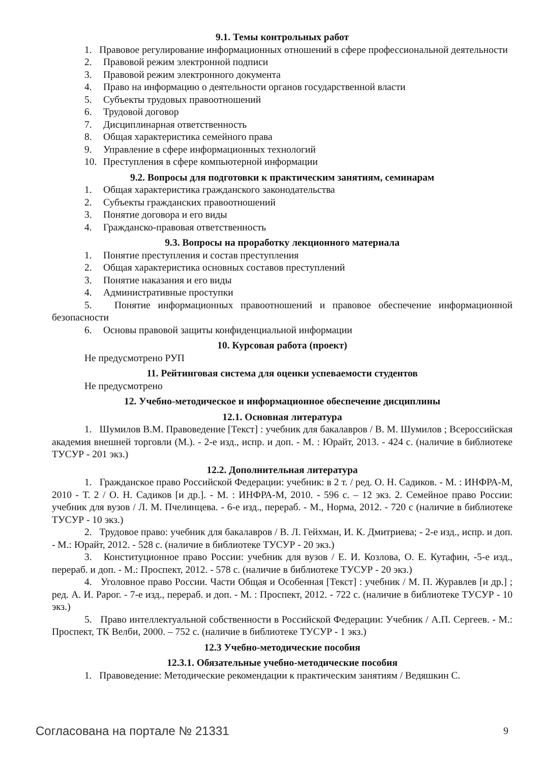9.1. Темы контрольных работ
1. Правовое регулирование информационных отношений в сфере профессиональной деятельности
2. Правовой режим электронной подписи
3. Правовой режим электронного документа
4. Право на информацию о деятельности органов государственной власти
5. Субъекты трудовых правоотношений
6. Трудовой договор
7. Дисциплинарная ответственность
8. Общая характеристика семейного права
9. Управление в сфере информационных технологий
10. Преступления в сфере компьютерной информации
9.2. Вопросы для подготовки к практическим занятиям, семинарам
1. Общая характеристика гражданского законодательства
2. Субъекты гражданских правоотношений
3. Понятие договора и его виды
4. Гражданско-правовая ответственность
9.3. Вопросы на проработку лекционного материала
1. Понятие преступления и состав преступления
2. Общая характеристика основных составов преступлений
3. Понятие наказания и его виды
4. Административные проступки
5. Понятие информационных правоотношений и правовое обеспечение информационной безопасности
6. Основы правовой защиты конфиденциальной информации
10. Курсовая работа (проект)
Не предусмотрено РУП
11. Рейтинговая система для оценки успеваемости студентов
Не предусмотрено
12. Учебно-методическое и информационное обеспечение дисциплины
12.1. Основная литература
1. Шумилов В.М. Правоведение [Текст] : учебник для бакалавров / В. М. Шумилов ; Всероссийская академия внешней торговли (М.). - 2-е изд., испр. и доп. - М. : Юрайт, 2013. - 424 с. (наличие в библиотеке ТУСУР - 201 экз.)
12.2. Дополнительная литература
1. Гражданское право Российской Федерации: учебник: в 2 т. / ред. О. Н. Садиков. - М. : ИНФРА-М, 2010 - Т. 2 / О. Н. Садиков [и др.]. - М. : ИНФРА-М, 2010. - 596 с. – 12 экз. 2. Семейное право России: учебник для вузов / Л. М. Пчелинцева. - 6-е изд., перераб. - М., Норма, 2012. - 720 с (наличие в библиотеке ТУСУР - 10 экз.)
2. Трудовое право: учебник для бакалавров / В. Л. Гейхман, И. К. Дмитриева; - 2-е изд., испр. и доп. - М.: Юрайт, 2012. - 528 с. (наличие в библиотеке ТУСУР - 20 экз.)
3. Конституционное право России: учебник для вузов / Е. И. Козлова, О. Е. Кутафин, -5-е изд., перераб. и доп. - М.: Проспект, 2012. - 578 с. (наличие в библиотеке ТУСУР - 20 экз.)
4. Уголовное право России. Части Общая и Особенная [Текст] : учебник / М. П. Журавлев [и др.] ; ред. А. И. Рарог. - 7-е изд., перераб. и доп. - М. : Проспект, 2012. - 722 с. (наличие в библиотеке ТУСУР - 10 экз.)
5. Право интеллектуальной собственности в Российской Федерации: Учебник / А.П. Сергеев. - М.: Проспект, ТК Велби, 2000. – 752 с. (наличие в библиотеке ТУСУР - 1 экз.)
12.3 Учебно-методические пособия
12.3.1. Обязательные учебно-методические пособия
1. Правоведение: Методические рекомендации к практическим занятиям / Ведяшкин С.
Согласована на портале № 21331 9